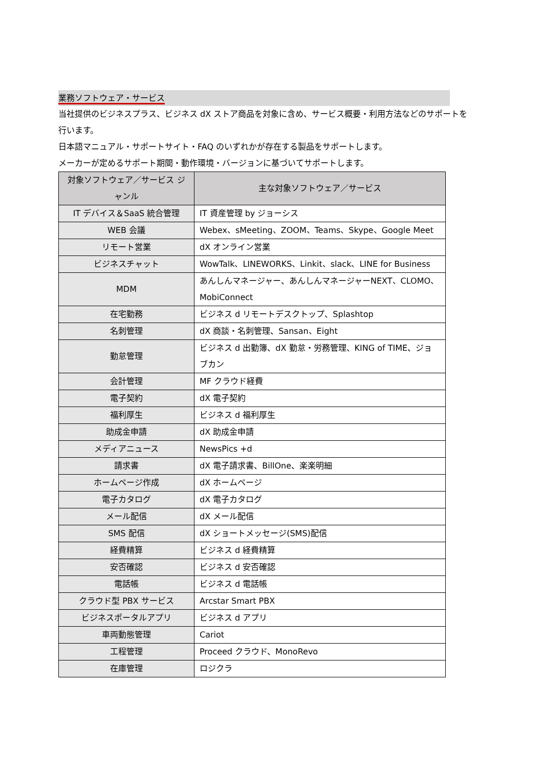業務ソフトウェア・サービス
当社提供のビジネスプラス、ビジネス dX ストア商品を対象に含め、サービス概要・利用方法などのサポートを行います。
日本語マニュアル・サポートサイト・FAQ のいずれかが存在する製品をサポートします。
メーカーが定めるサポート期間・動作環境・バージョンに基づいてサポートします。
| 対象ソフトウェア／サービス ジャンル | 主な対象ソフトウェア／サービス |
| --- | --- |
| IT デバイス＆SaaS 統合管理 | IT 資産管理 by ジョーシス |
| WEB 会議 | Webex、sMeeting、ZOOM、Teams、Skype、Google Meet |
| リモート営業 | dX オンライン営業 |
| ビジネスチャット | WowTalk、LINEWORKS、Linkit、slack、LINE for Business |
| MDM | あんしんマネージャー、あんしんマネージャーNEXT、CLOMO、MobiConnect |
| 在宅勤務 | ビジネス d リモートデスクトップ、Splashtop |
| 名刺管理 | dX 商談・名刺管理、Sansan、Eight |
| 勤怠管理 | ビジネス d 出勤簿、dX 勤怠・労務管理、KING of TIME、ジョブカン |
| 会計管理 | MF クラウド経費 |
| 電子契約 | dX 電子契約 |
| 福利厚生 | ビジネス d 福利厚生 |
| 助成金申請 | dX 助成金申請 |
| メディアニュース | NewsPics +d |
| 請求書 | dX 電子請求書、BillOne、楽楽明細 |
| ホームページ作成 | dX ホームページ |
| 電子カタログ | dX 電子カタログ |
| メール配信 | dX メール配信 |
| SMS 配信 | dX ショートメッセージ(SMS)配信 |
| 経費精算 | ビジネス d 経費精算 |
| 安否確認 | ビジネス d 安否確認 |
| 電話帳 | ビジネス d 電話帳 |
| クラウド型 PBX サービス | Arcstar Smart PBX |
| ビジネスポータルアプリ | ビジネス d アプリ |
| 車両動態管理 | Cariot |
| 工程管理 | Proceed クラウド、MonoRevo |
| 在庫管理 | ロジクラ |